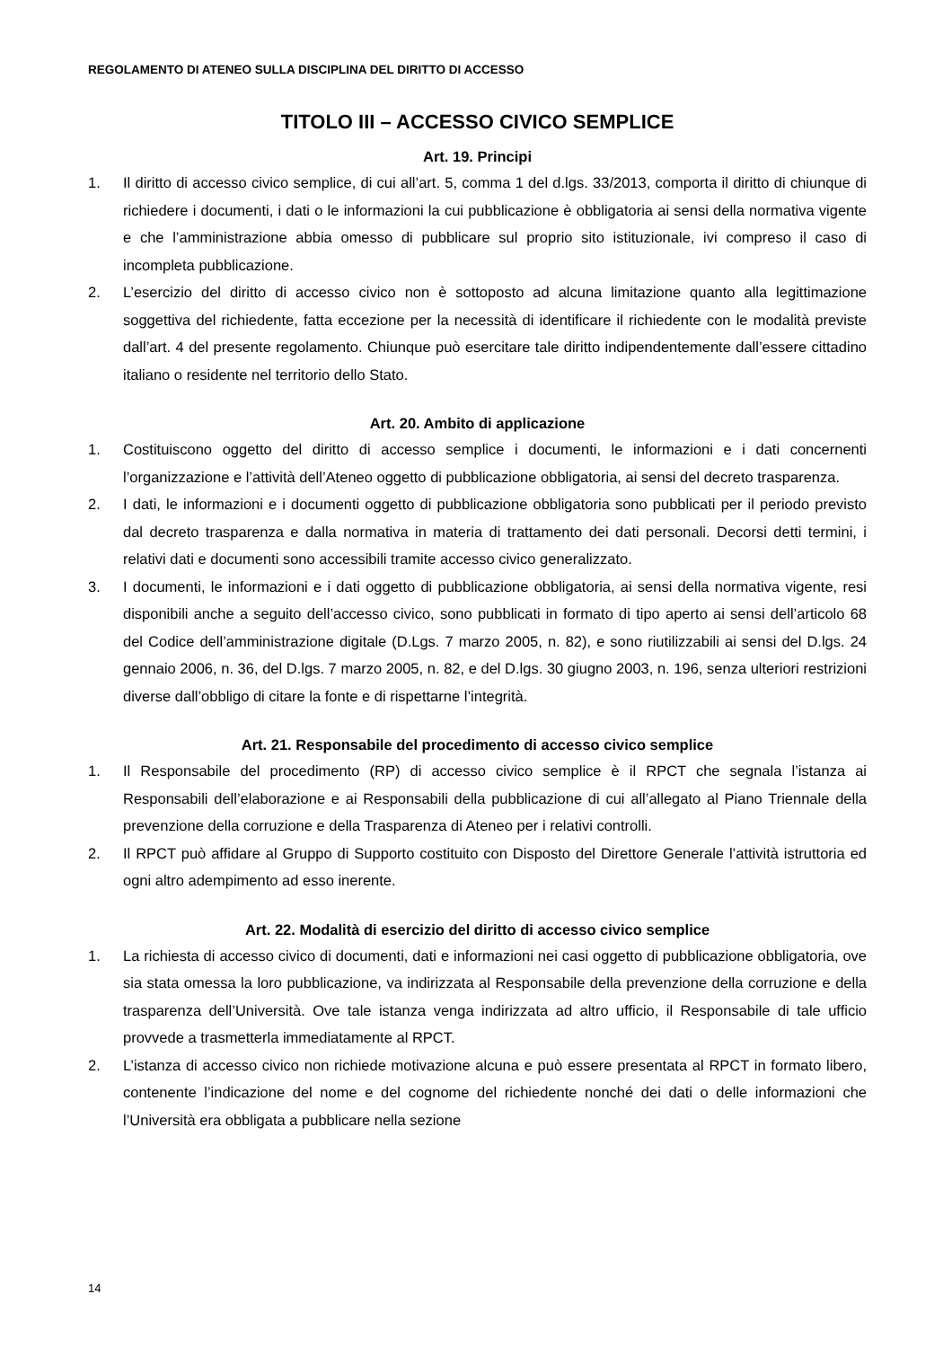REGOLAMENTO DI ATENEO SULLA DISCIPLINA DEL DIRITTO DI ACCESSO
TITOLO III – ACCESSO CIVICO SEMPLICE
Art. 19. Principi
1. Il diritto di accesso civico semplice, di cui all’art. 5, comma 1 del d.lgs. 33/2013, comporta il diritto di chiunque di richiedere i documenti, i dati o le informazioni la cui pubblicazione è obbligatoria ai sensi della normativa vigente e che l’amministrazione abbia omesso di pubblicare sul proprio sito istituzionale, ivi compreso il caso di incompleta pubblicazione.
2. L’esercizio del diritto di accesso civico non è sottoposto ad alcuna limitazione quanto alla legittimazione soggettiva del richiedente, fatta eccezione per la necessità di identificare il richiedente con le modalità previste dall’art. 4 del presente regolamento. Chiunque può esercitare tale diritto indipendentemente dall’essere cittadino italiano o residente nel territorio dello Stato.
Art. 20. Ambito di applicazione
1. Costituiscono oggetto del diritto di accesso semplice i documenti, le informazioni e i dati concernenti l’organizzazione e l’attività dell’Ateneo oggetto di pubblicazione obbligatoria, ai sensi del decreto trasparenza.
2. I dati, le informazioni e i documenti oggetto di pubblicazione obbligatoria sono pubblicati per il periodo previsto dal decreto trasparenza e dalla normativa in materia di trattamento dei dati personali. Decorsi detti termini, i relativi dati e documenti sono accessibili tramite accesso civico generalizzato.
3. I documenti, le informazioni e i dati oggetto di pubblicazione obbligatoria, ai sensi della normativa vigente, resi disponibili anche a seguito dell’accesso civico, sono pubblicati in formato di tipo aperto ai sensi dell’articolo 68 del Codice dell’amministrazione digitale (D.Lgs. 7 marzo 2005, n. 82), e sono riutilizzabili ai sensi del D.lgs. 24 gennaio 2006, n. 36, del D.lgs. 7 marzo 2005, n. 82, e del D.lgs. 30 giugno 2003, n. 196, senza ulteriori restrizioni diverse dall’obbligo di citare la fonte e di rispettarne l’integrità.
Art. 21. Responsabile del procedimento di accesso civico semplice
1. Il Responsabile del procedimento (RP) di accesso civico semplice è il RPCT che segnala l’istanza ai Responsabili dell’elaborazione e ai Responsabili della pubblicazione di cui all’allegato al Piano Triennale della prevenzione della corruzione e della Trasparenza di Ateneo per i relativi controlli.
2. Il RPCT può affidare al Gruppo di Supporto costituito con Disposto del Direttore Generale l’attività istruttoria ed ogni altro adempimento ad esso inerente.
Art. 22. Modalità di esercizio del diritto di accesso civico semplice
1. La richiesta di accesso civico di documenti, dati e informazioni nei casi oggetto di pubblicazione obbligatoria, ove sia stata omessa la loro pubblicazione, va indirizzata al Responsabile della prevenzione della corruzione e della trasparenza dell’Università. Ove tale istanza venga indirizzata ad altro ufficio, il Responsabile di tale ufficio provvede a trasmetterla immediatamente al RPCT.
2. L’istanza di accesso civico non richiede motivazione alcuna e può essere presentata al RPCT in formato libero, contenente l’indicazione del nome e del cognome del richiedente nonché dei dati o delle informazioni che l’Università era obbligata a pubblicare nella sezione
14